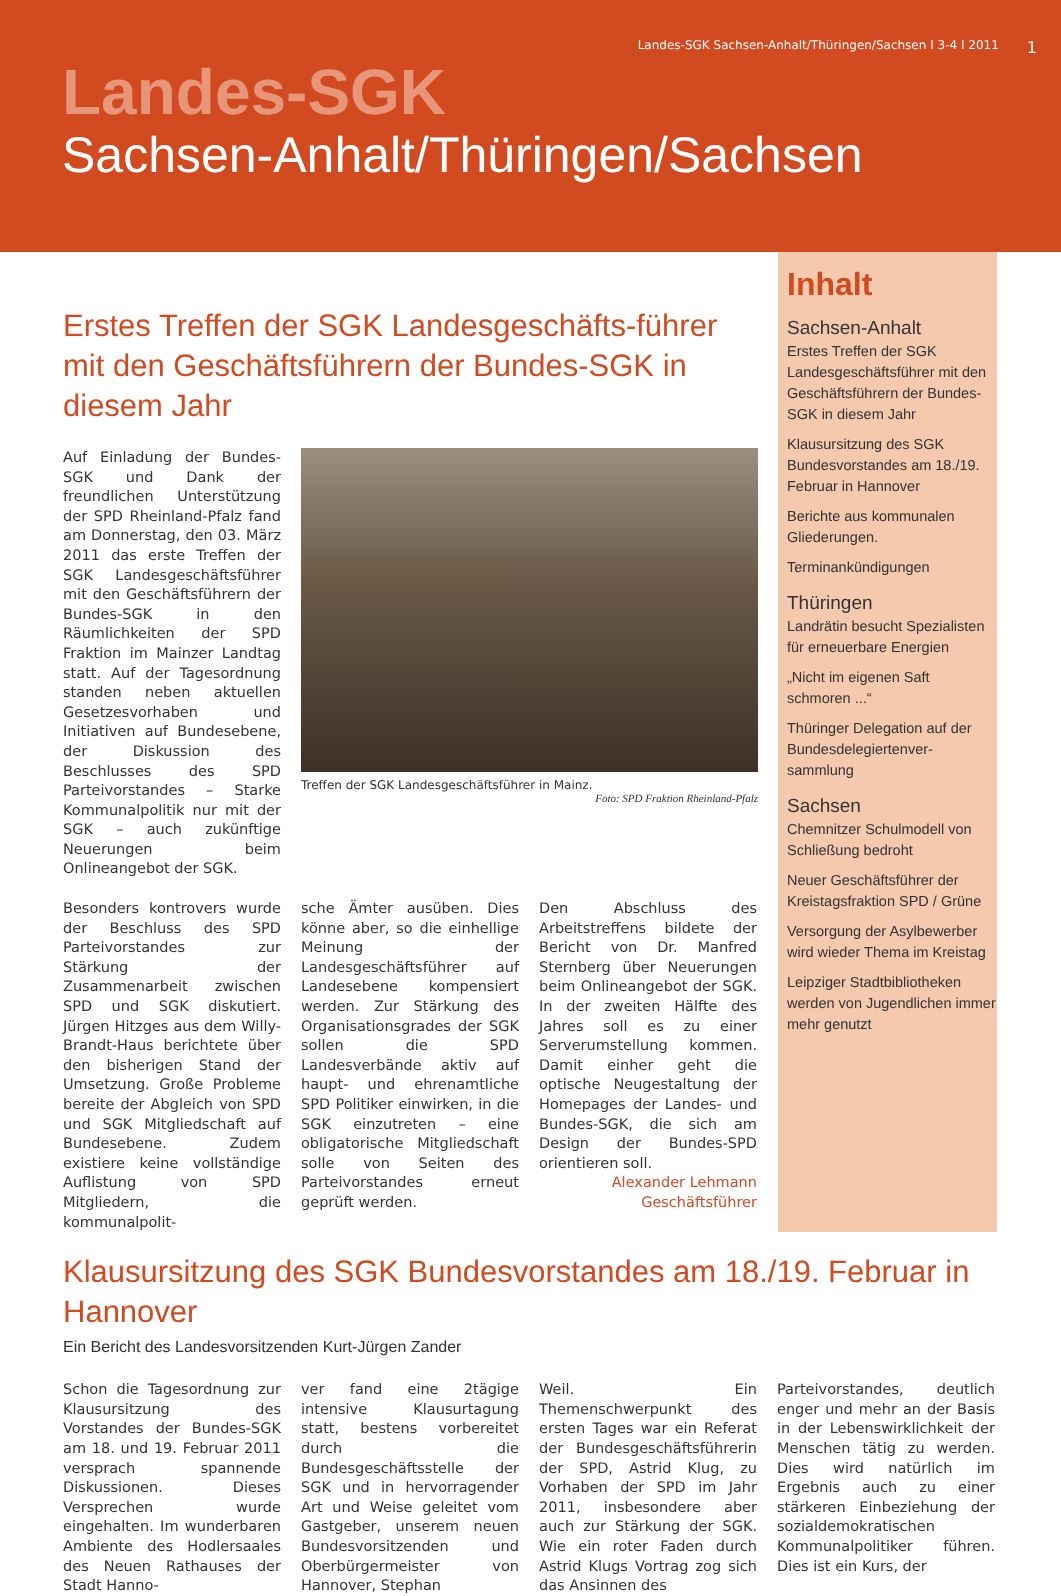Landes-SGK Sachsen-Anhalt/Thüringen/Sachsen I 3-4 I 2011 1
Landes-SGK
Sachsen-Anhalt/Thüringen/Sachsen
Erstes Treffen der SGK Landesgeschäfts-führer mit den Geschäftsführern der Bundes-SGK in diesem Jahr
Auf Einladung der Bundes-SGK und Dank der freundlichen Unterstützung der SPD Rheinland-Pfalz fand am Donnerstag, den 03. März 2011 das erste Treffen der SGK Landesgeschäftsführer mit den Geschäftsführern der Bundes-SGK in den Räumlichkeiten der SPD Fraktion im Mainzer Landtag statt. Auf der Tagesordnung standen neben aktuellen Gesetzesvorhaben und Initiativen auf Bundesebene, der Diskussion des Beschlusses des SPD Parteivorstandes – Starke Kommunalpolitik nur mit der SGK – auch zukünftige Neuerungen beim Onlineangebot der SGK.
Treffen der SGK Landesgeschäftsführer in Mainz.
Foto: SPD Fraktion Rheinland-Pfalz
Besonders kontrovers wurde der Beschluss des SPD Parteivorstandes zur Stärkung der Zusammenarbeit zwischen SPD und SGK diskutiert. Jürgen Hitzges aus dem Willy-Brandt-Haus berichtete über den bisherigen Stand der Umsetzung. Große Probleme bereite der Abgleich von SPD und SGK Mitgliedschaft auf Bundesebene. Zudem existiere keine vollständige Auflistung von SPD Mitgliedern, die kommunalpolit-
sche Ämter ausüben. Dies könne aber, so die einhellige Meinung der Landesgeschäftsführer auf Landesebene kompensiert werden. Zur Stärkung des Organisationsgrades der SGK sollen die SPD Landesverbände aktiv auf haupt- und ehrenamtliche SPD Politiker einwirken, in die SGK einzutreten – eine obligatorische Mitgliedschaft solle von Seiten des Parteivorstandes erneut geprüft werden.
Den Abschluss des Arbeitstreffens bildete der Bericht von Dr. Manfred Sternberg über Neuerungen beim Onlineangebot der SGK. In der zweiten Hälfte des Jahres soll es zu einer Serverumstellung kommen. Damit einher geht die optische Neugestaltung der Homepages der Landes- und Bundes-SGK, die sich am Design der Bundes-SPD orientieren soll.
Alexander Lehmann
Geschäftsführer
Inhalt
Sachsen-Anhalt
Erstes Treffen der SGK Landesgeschäftsführer mit den Geschäftsführern der Bundes-SGK in diesem Jahr
Klausursitzung des SGK Bundesvorstandes am 18./19. Februar in Hannover
Berichte aus kommunalen Gliederungen.
Terminankündigungen
Thüringen
Landrätin besucht Spezialisten für erneuerbare Energien
„Nicht im eigenen Saft schmoren ...“
Thüringer Delegation auf der Bundesdelegiertenver-sammlung
Sachsen
Chemnitzer Schulmodell von Schließung bedroht
Neuer Geschäftsführer der Kreistagsfraktion SPD / Grüne
Versorgung der Asylbewerber wird wieder Thema im Kreistag
Leipziger Stadtbibliotheken werden von Jugendlichen immer mehr genutzt
Klausursitzung des SGK Bundesvorstandes am 18./19. Februar in Hannover
Ein Bericht des Landesvorsitzenden Kurt-Jürgen Zander
Schon die Tagesordnung zur Klausursitzung des Vorstandes der Bundes-SGK am 18. und 19. Februar 2011 versprach spannende Diskussionen. Dieses Versprechen wurde eingehalten. Im wunderbaren Ambiente des Hodlersaales des Neuen Rathauses der Stadt Hanno-
ver fand eine 2tägige intensive Klausurtagung statt, bestens vorbereitet durch die Bundesgeschäftsstelle der SGK und in hervorragender Art und Weise geleitet vom Gastgeber, unserem neuen Bundesvorsitzenden und Oberbürgermeister von Hannover, Stephan
Weil. Ein Themenschwerpunkt des ersten Tages war ein Referat der Bundesgeschäftsführerin der SPD, Astrid Klug, zu Vorhaben der SPD im Jahr 2011, insbesondere aber auch zur Stärkung der SGK. Wie ein roter Faden durch Astrid Klugs Vortrag zog sich das Ansinnen des
Parteivorstandes, deutlich enger und mehr an der Basis in der Lebenswirklichkeit der Menschen tätig zu werden. Dies wird natürlich im Ergebnis auch zu einer stärkeren Einbeziehung der sozialdemokratischen Kommunalpolitiker führen. Dies ist ein Kurs, der